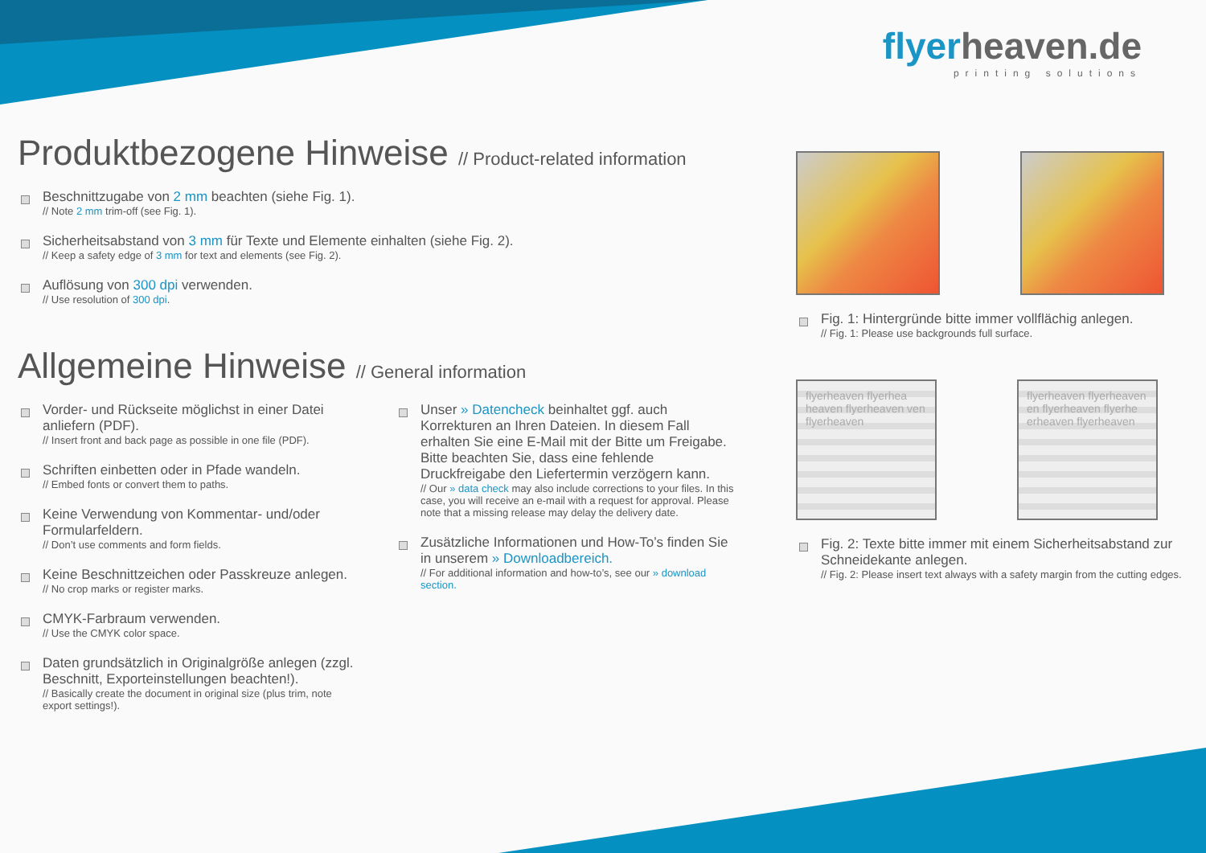Produktbezogene Hinweise // Product-related information
Beschnittzugabe von 2 mm beachten (siehe Fig. 1).
// Note 2 mm trim-off (see Fig. 1).
Sicherheitsabstand von 3 mm für Texte und Elemente einhalten (siehe Fig. 2).
// Keep a safety edge of 3 mm for text and elements (see Fig. 2).
Auflösung von 300 dpi verwenden.
// Use resolution of 300 dpi.
Allgemeine Hinweise // General information
Vorder- und Rückseite möglichst in einer Datei anliefern (PDF).
// Insert front and back page as possible in one file (PDF).
Schriften einbetten oder in Pfade wandeln.
// Embed fonts or convert them to paths.
Keine Verwendung von Kommentar- und/oder Formularfeldern.
// Don’t use comments and form fields.
Keine Beschnittzeichen oder Passkreuze anlegen.
// No crop marks or register marks.
CMYK-Farbraum verwenden.
// Use the CMYK color space.
Daten grundsätzlich in Originalgröße anlegen (zzgl. Beschnitt, Exporteinstellungen beachten!).
// Basically create the document in original size (plus trim, note export settings!).
Unser » Datencheck beinhaltet ggf. auch Korrekturen an Ihren Dateien. In diesem Fall erhalten Sie eine E-Mail mit der Bitte um Freigabe. Bitte beachten Sie, dass eine fehlende Druckfreigabe den Liefertermin verzögern kann.
// Our » data check may also include corrections to your files. In this case, you will receive an e-mail with a request for approval. Please note that a missing release may delay the delivery date.
Zusätzliche Informationen und How-To’s finden Sie in unserem » Downloadbereich.
// For additional information and how-to’s, see our » download section.
flyerheaven.de
printing solutions
Fig. 1: Hintergründe bitte immer vollflächig anlegen.
// Fig. 1: Please use backgrounds full surface.
flyerheaven flyerhea heaven flyerheaven ven flyerheaven
flyerheaven flyerheaven en flyerheaven flyerhe erheaven flyerheaven
Fig. 2: Texte bitte immer mit einem Sicherheitsabstand zur Schneidekante anlegen.
// Fig. 2: Please insert text always with a safety margin from the cutting edges.